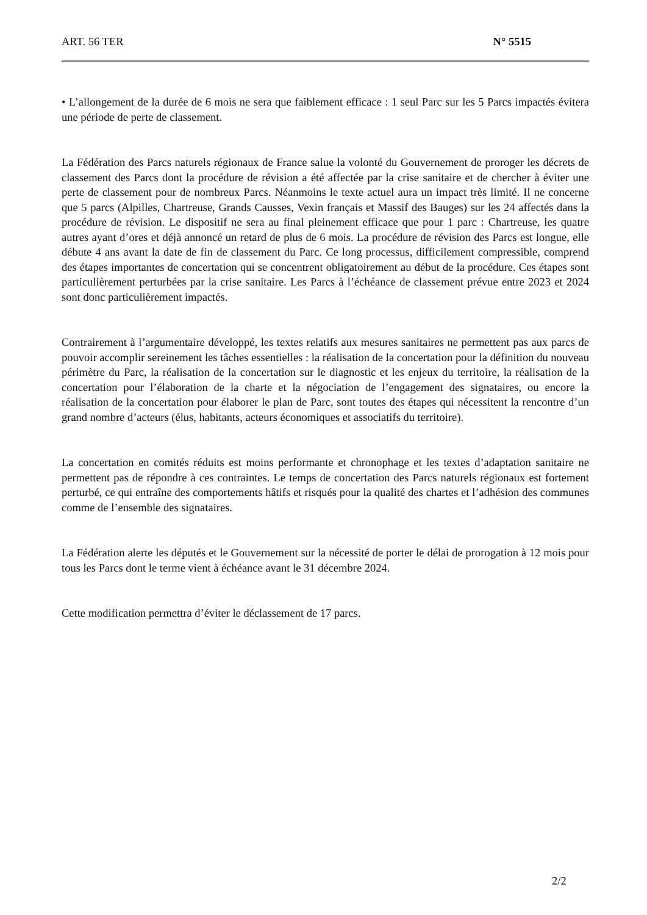ART. 56 TER N° 5515
• L’allongement de la durée de 6 mois ne sera que faiblement efficace : 1 seul Parc sur les 5 Parcs impactés évitera une période de perte de classement.
La Fédération des Parcs naturels régionaux de France salue la volonté du Gouvernement de proroger les décrets de classement des Parcs dont la procédure de révision a été affectée par la crise sanitaire et de chercher à éviter une perte de classement pour de nombreux Parcs. Néanmoins le texte actuel aura un impact très limité. Il ne concerne que 5 parcs (Alpilles, Chartreuse, Grands Causses, Vexin français et Massif des Bauges) sur les 24 affectés dans la procédure de révision. Le dispositif ne sera au final pleinement efficace que pour 1 parc : Chartreuse, les quatre autres ayant d’ores et déjà annoncé un retard de plus de 6 mois. La procédure de révision des Parcs est longue, elle débute 4 ans avant la date de fin de classement du Parc. Ce long processus, difficilement compressible, comprend des étapes importantes de concertation qui se concentrent obligatoirement au début de la procédure. Ces étapes sont particulièrement perturbées par la crise sanitaire. Les Parcs à l’échéance de classement prévue entre 2023 et 2024 sont donc particulièrement impactés.
Contrairement à l’argumentaire développé, les textes relatifs aux mesures sanitaires ne permettent pas aux parcs de pouvoir accomplir sereinement les tâches essentielles : la réalisation de la concertation pour la définition du nouveau périmètre du Parc, la réalisation de la concertation sur le diagnostic et les enjeux du territoire, la réalisation de la concertation pour l’élaboration de la charte et la négociation de l’engagement des signataires, ou encore la réalisation de la concertation pour élaborer le plan de Parc, sont toutes des étapes qui nécessitent la rencontre d’un grand nombre d’acteurs (élus, habitants, acteurs économiques et associatifs du territoire).
La concertation en comités réduits est moins performante et chronophage et les textes d’adaptation sanitaire ne permettent pas de répondre à ces contraintes. Le temps de concertation des Parcs naturels régionaux est fortement perturbé, ce qui entraîne des comportements hâtifs et risqués pour la qualité des chartes et l’adhésion des communes comme de l’ensemble des signataires.
La Fédération alerte les députés et le Gouvernement sur la nécessité de porter le délai de prorogation à 12 mois pour tous les Parcs dont le terme vient à échéance avant le 31 décembre 2024.
Cette modification permettra d’éviter le déclassement de 17 parcs.
2/2